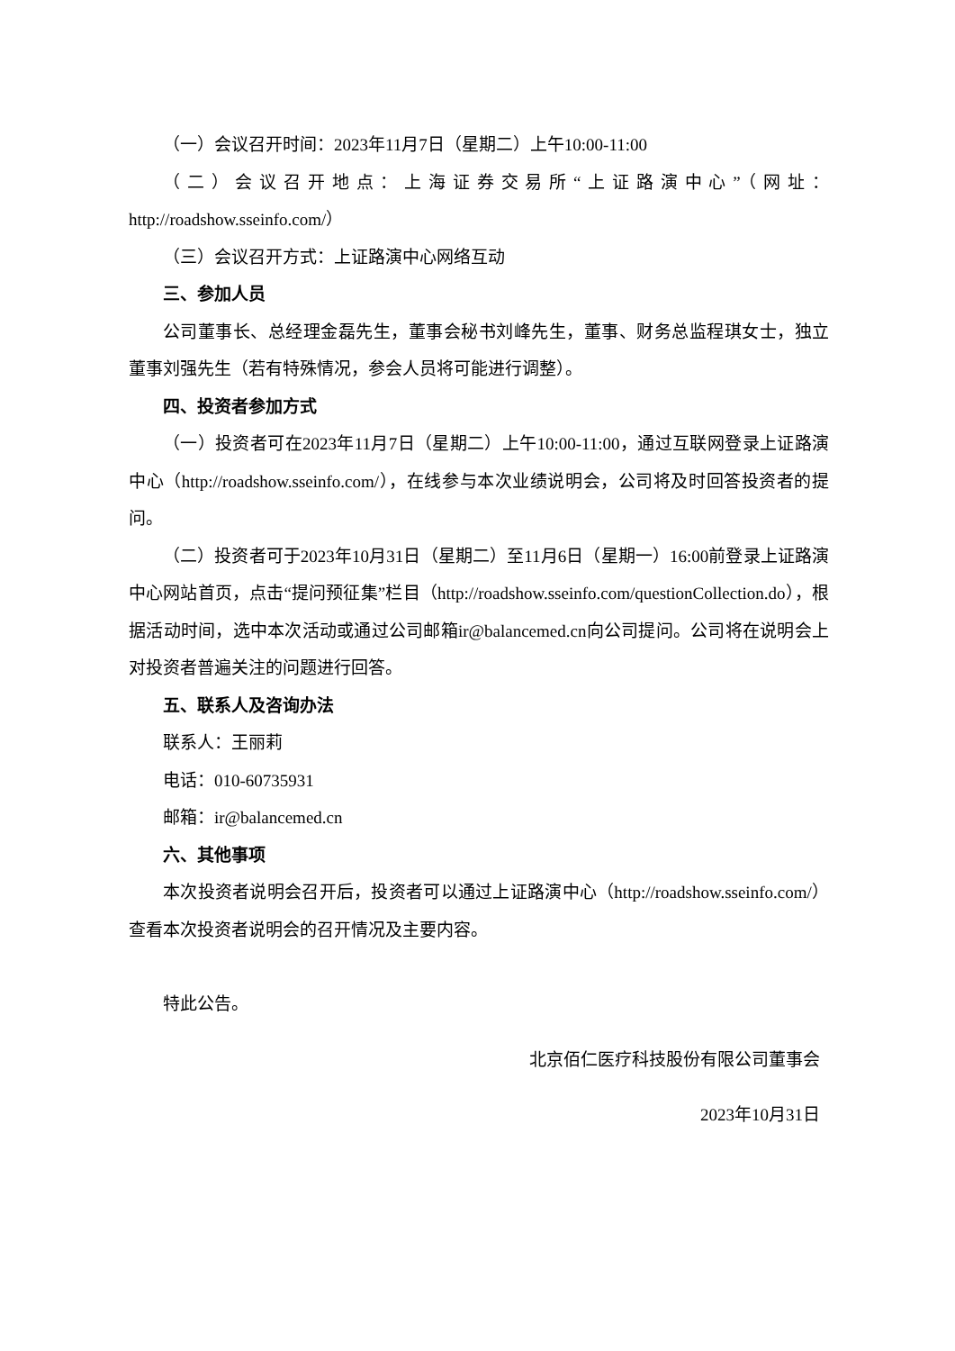（一）会议召开时间：2023年11月7日（星期二）上午10:00-11:00
（二）会议召开地点：上海证券交易所“上证路演中心”（网址：http://roadshow.sseinfo.com/）
（三）会议召开方式：上证路演中心网络互动
三、参加人员
公司董事长、总经理金磊先生，董事会秘书刘峰先生，董事、财务总监程琪女士，独立董事刘强先生（若有特殊情况，参会人员将可能进行调整）。
四、投资者参加方式
（一）投资者可在2023年11月7日（星期二）上午10:00-11:00，通过互联网登录上证路演中心（http://roadshow.sseinfo.com/），在线参与本次业绩说明会，公司将及时回答投资者的提问。
（二）投资者可于2023年10月31日（星期二）至11月6日（星期一）16:00前登录上证路演中心网站首页，点击“提问预征集”栏目（http://roadshow.sseinfo.com/questionCollection.do），根据活动时间，选中本次活动或通过公司邮箱ir@balancemed.cn向公司提问。公司将在说明会上对投资者普遍关注的问题进行回答。
五、联系人及咨询办法
联系人：王丽莉
电话：010-60735931
邮箱：ir@balancemed.cn
六、其他事项
本次投资者说明会召开后，投资者可以通过上证路演中心（http://roadshow.sseinfo.com/）查看本次投资者说明会的召开情况及主要内容。
特此公告。
北京佰仁医疗科技股份有限公司董事会
2023年10月31日